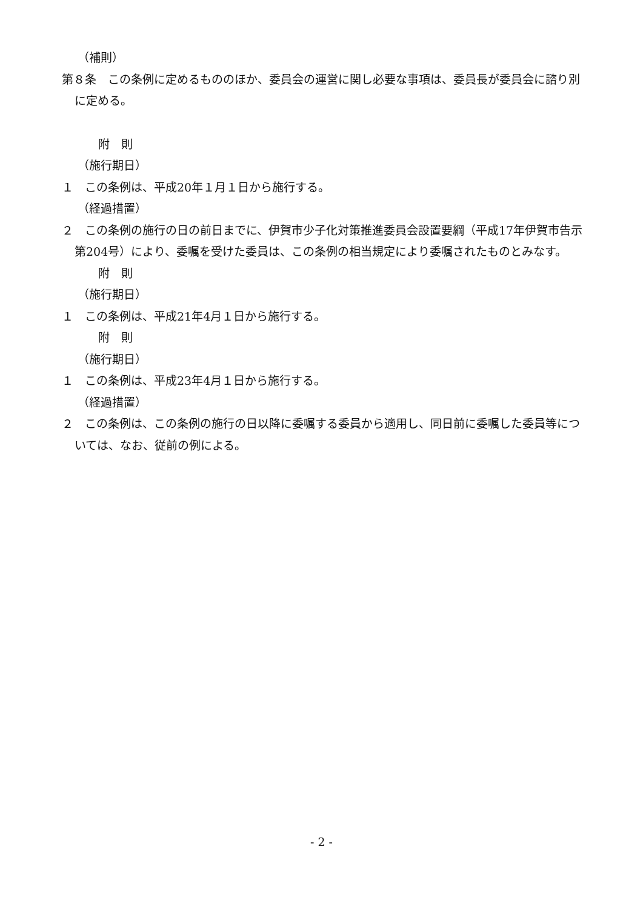（補則）
第８条　この条例に定めるもののほか、委員会の運営に関し必要な事項は、委員長が委員会に諮り別に定める。
附　則
（施行期日）
１　この条例は、平成20年１月１日から施行する。
（経過措置）
２　この条例の施行の日の前日までに、伊賀市少子化対策推進委員会設置要綱（平成17年伊賀市告示第204号）により、委嘱を受けた委員は、この条例の相当規定により委嘱されたものとみなす。
附　則
（施行期日）
１　この条例は、平成21年4月１日から施行する。
附　則
（施行期日）
１　この条例は、平成23年4月１日から施行する。
（経過措置）
２　この条例は、この条例の施行の日以降に委嘱する委員から適用し、同日前に委嘱した委員等については、なお、従前の例による。
- 2 -